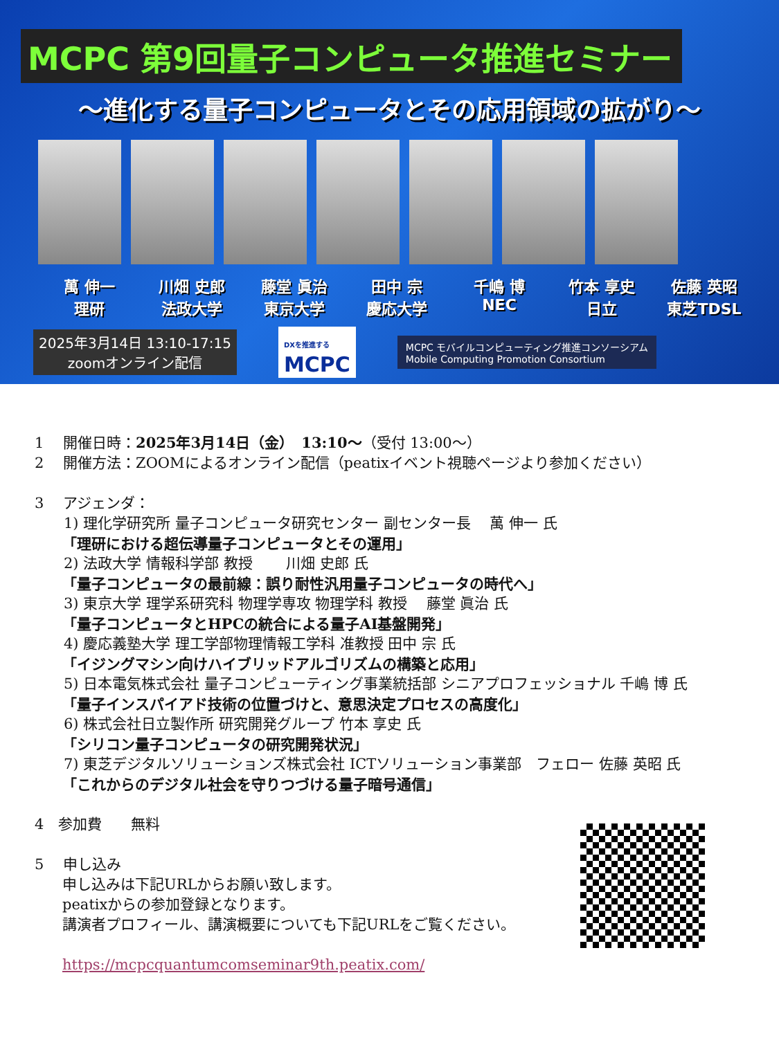MCPC 第9回量子コンピュータ推進セミナー
～進化する量子コンピュータとその応用領域の拡がり～
萬 伸一
理研
川畑 史郎
法政大学
藤堂 眞治
東京大学
田中 宗
慶応大学
千嶋 博
NEC
竹本 享史
日立
佐藤 英昭
東芝TDSL
2025年3月14日 13:10-17:15
zoomオンライン配信
DXを推進する
MCPC
MCPC モバイルコンピューティング推進コンソーシアム
Mobile Computing Promotion Consortium
1　 開催日時：2025年3月14日（金）　13:10～（受付 13:00～）
2　 開催方法：ZOOMによるオンライン配信（peatixイベント視聴ページより参加ください）
3　 アジェンダ：
1) 理化学研究所 量子コンピュータ研究センター 副センター長　 萬 伸一 氏
「理研における超伝導量子コンピュータとその運用」
2) 法政大学 情報科学部 教授　　 川畑 史郎 氏
「量子コンピュータの最前線：誤り耐性汎用量子コンピュータの時代へ」
3) 東京大学 理学系研究科 物理学専攻 物理学科 教授　 藤堂 眞治 氏
「量子コンピュータとHPCの統合による量子AI基盤開発」
4) 慶応義塾大学 理工学部物理情報工学科 准教授 田中 宗 氏
「イジングマシン向けハイブリッドアルゴリズムの構築と応用」
5) 日本電気株式会社 量子コンピューティング事業統括部 シニアプロフェッショナル 千嶋 博 氏
「量子インスパイアド技術の位置づけと、意思決定プロセスの高度化」
6) 株式会社日立製作所 研究開発グループ 竹本 享史 氏
「シリコン量子コンピュータの研究開発状況」
7) 東芝デジタルソリューションズ株式会社 ICTソリューション事業部　フェロー 佐藤 英昭 氏
「これからのデジタル社会を守りつづける量子暗号通信」
4　参加費　　無料
5　 申し込み
申し込みは下記URLからお願い致します。
peatixからの参加登録となります。
講演者プロフィール、講演概要についても下記URLをご覧ください。
https://mcpcquantumcomseminar9th.peatix.com/